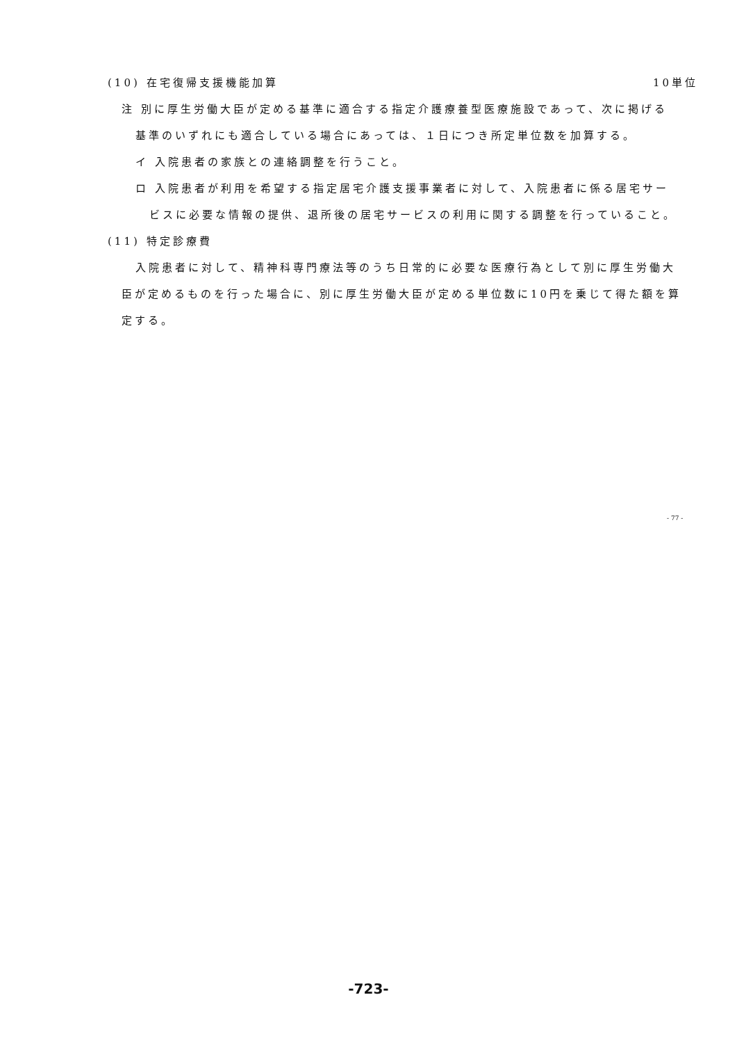(10) 在宅復帰支援機能加算 10単位
注 別に厚生労働大臣が定める基準に適合する指定介護療養型医療施設であって、次に掲げる
基準のいずれにも適合している場合にあっては、１日につき所定単位数を加算する。
イ 入院患者の家族との連絡調整を行うこと。
ロ 入院患者が利用を希望する指定居宅介護支援事業者に対して、入院患者に係る居宅サー
ビスに必要な情報の提供、退所後の居宅サービスの利用に関する調整を行っていること。
(11) 特定診療費
入院患者に対して、精神科専門療法等のうち日常的に必要な医療行為として別に厚生労働大
臣が定めるものを行った場合に、別に厚生労働大臣が定める単位数に10円を乗じて得た額を算
定する。
- 77 -
-723-